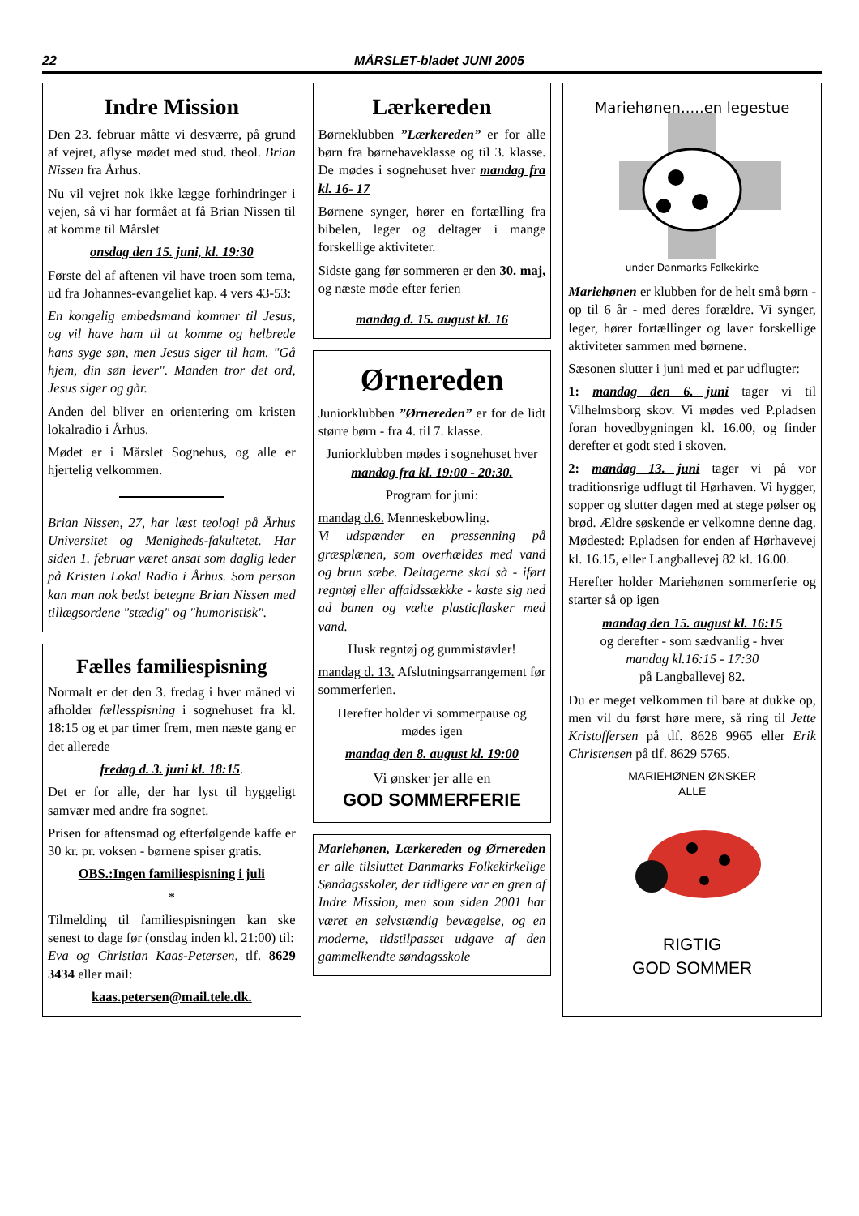22 MÅRSLET-bladet JUNI 2005
Indre Mission
Den 23. februar måtte vi desværre, på grund af vejret, aflyse mødet med stud. theol. Brian Nissen fra Århus.
Nu vil vejret nok ikke lægge forhindringer i vejen, så vi har formået at få Brian Nissen til at komme til Mårslet
onsdag den 15. juni, kl. 19:30
Første del af aftenen vil have troen som tema, ud fra Johannes-evangeliet kap. 4 vers 43-53:
En kongelig embedsmand kommer til Jesus, og vil have ham til at komme og helbrede hans syge søn, men Jesus siger til ham. "Gå hjem, din søn lever". Manden tror det ord, Jesus siger og går.
Anden del bliver en orientering om kristen lokalradio i Århus.
Mødet er i Mårslet Sognehus, og alle er hjertelig velkommen.
Brian Nissen, 27, har læst teologi på Århus Universitet og Menigheds-fakultetet. Har siden 1. februar været ansat som daglig leder på Kristen Lokal Radio i Århus. Som person kan man nok bedst betegne Brian Nissen med tillægsordene "stædig" og "humoristisk".
Fælles familiespisning
Normalt er det den 3. fredag i hver måned vi afholder fællesspisning i sognehuset fra kl. 18:15 og et par timer frem, men næste gang er det allerede
fredag d. 3. juni kl. 18:15.
Det er for alle, der har lyst til hyggeligt samvær med andre fra sognet.
Prisen for aftensmad og efterfølgende kaffe er 30 kr. pr. voksen - børnene spiser gratis.
OBS.:Ingen familiespisning i juli
*
Tilmelding til familiespisningen kan ske senest to dage før (onsdag inden kl. 21:00) til:
Eva og Christian Kaas-Petersen, tlf. 8629 3434 eller mail:
kaas.petersen@mail.tele.dk.
Lærkereden
Børneklubben ”Lærkereden” er for alle børn fra børnehaveklasse og til 3. klasse. De mødes i sognehuset hver mandag fra kl. 16- 17
Børnene synger, hører en fortælling fra bibelen, leger og deltager i mange forskellige aktiviteter.
Sidste gang før sommeren er den 30. maj, og næste møde efter ferien
mandag d. 15. august kl. 16
Ørnereden
Juniorklubben ”Ørnereden” er for de lidt større børn - fra 4. til 7. klasse.
Juniorklubben mødes i sognehuset hver
mandag fra kl. 19:00 - 20:30.
Program for juni:
mandag d.6. Menneskebowling.
Vi udspænder en pressenning på græsplænen, som overhældes med vand og brun sæbe. Deltagerne skal så - iført regntøj eller affaldssækkke - kaste sig ned ad banen og vælte plasticflasker med vand.
Husk regntøj og gummistøvler!
mandag d. 13. Afslutningsarrangement før sommerferien.
Herefter holder vi sommerpause og mødes igen
mandag den 8. august kl. 19:00
Vi ønsker jer alle en
GOD SOMMERFERIE
Mariehønen, Lærkereden og Ørnereden er alle tilsluttet Danmarks Folkekirkelige Søndagsskoler, der tidligere var en gren af Indre Mission, men som siden 2001 har været en selvstændig bevægelse, og en moderne, tidstilpasset udgave af den gammelkendte søndagsskole
Mariehønen.....en legestue
under Danmarks Folkekirke
Mariehønen er klubben for de helt små børn - op til 6 år - med deres forældre. Vi synger, leger, hører fortællinger og laver forskellige aktiviteter sammen med børnene.
Sæsonen slutter i juni med et par udflugter:
1: mandag den 6. juni tager vi til Vilhelmsborg skov. Vi mødes ved P.pladsen foran hovedbygningen kl. 16.00, og finder derefter et godt sted i skoven.
2: mandag 13. juni tager vi på vor traditionsrige udflugt til Hørhaven. Vi hygger, sopper og slutter dagen med at stege pølser og brød. Ældre søskende er velkomne denne dag. Mødested: P.pladsen for enden af Hørhavevej kl. 16.15, eller Langballevej 82 kl. 16.00.
Herefter holder Mariehønen sommerferie og starter så op igen
mandag den 15. august kl. 16:15
og derefter - som sædvanlig - hver
mandag kl.16:15 - 17:30
på Langballevej 82.
Du er meget velkommen til bare at dukke op, men vil du først høre mere, så ring til Jette Kristoffersen på tlf. 8628 9965 eller Erik Christensen på tlf. 8629 5765.
MARIEHØNEN ØNSKER
ALLE
RIGTIG
GOD SOMMER